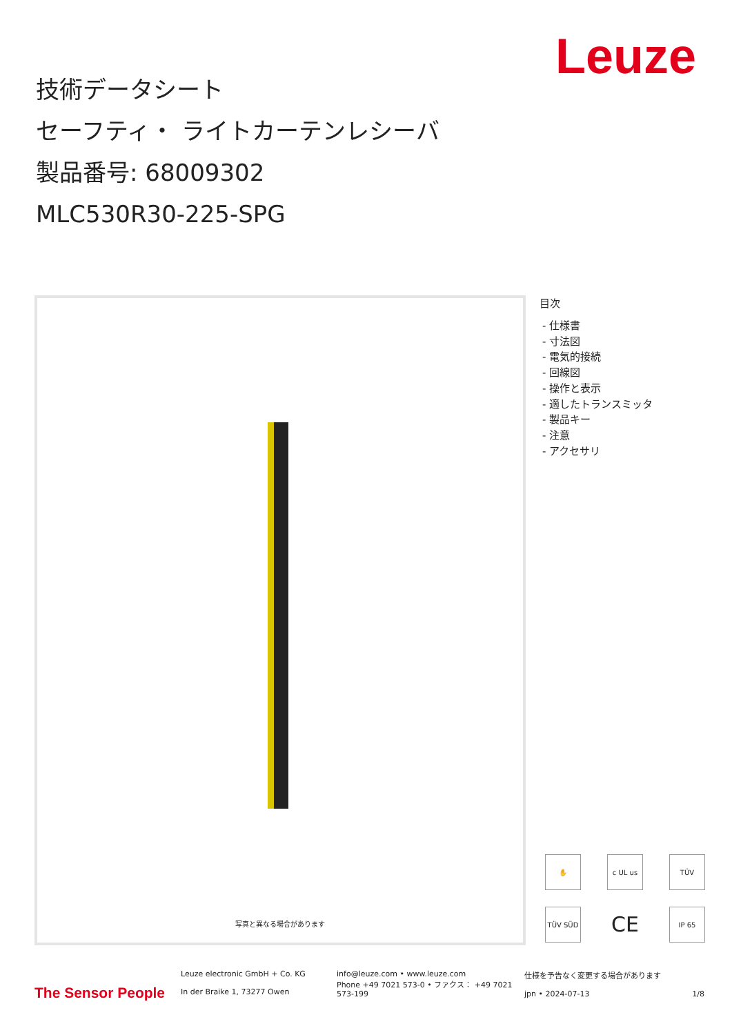Leuze
技術データシート
セーフティ・ ライトカーテンレシーバ
製品番号: 68009302
MLC530R30-225-SPG
写真と異なる場合があります
目次
- 仕様書
- 寸法図
- 電気的接続
- 回線図
- 操作と表示
- 適したトランスミッタ
- 製品キー
- 注意
- アクセサリ
✋
c UL us
TÜV
TÜV SÜD
CE
IP 65
The Sensor People
Leuze electronic GmbH + Co. KG
In der Braike 1, 73277 Owen
info@leuze.com • www.leuze.com
Phone +49 7021 573-0 • ファクス： +49 7021 573-199
仕様を予告なく変更する場合があります
jpn • 2024-07-13 1/8